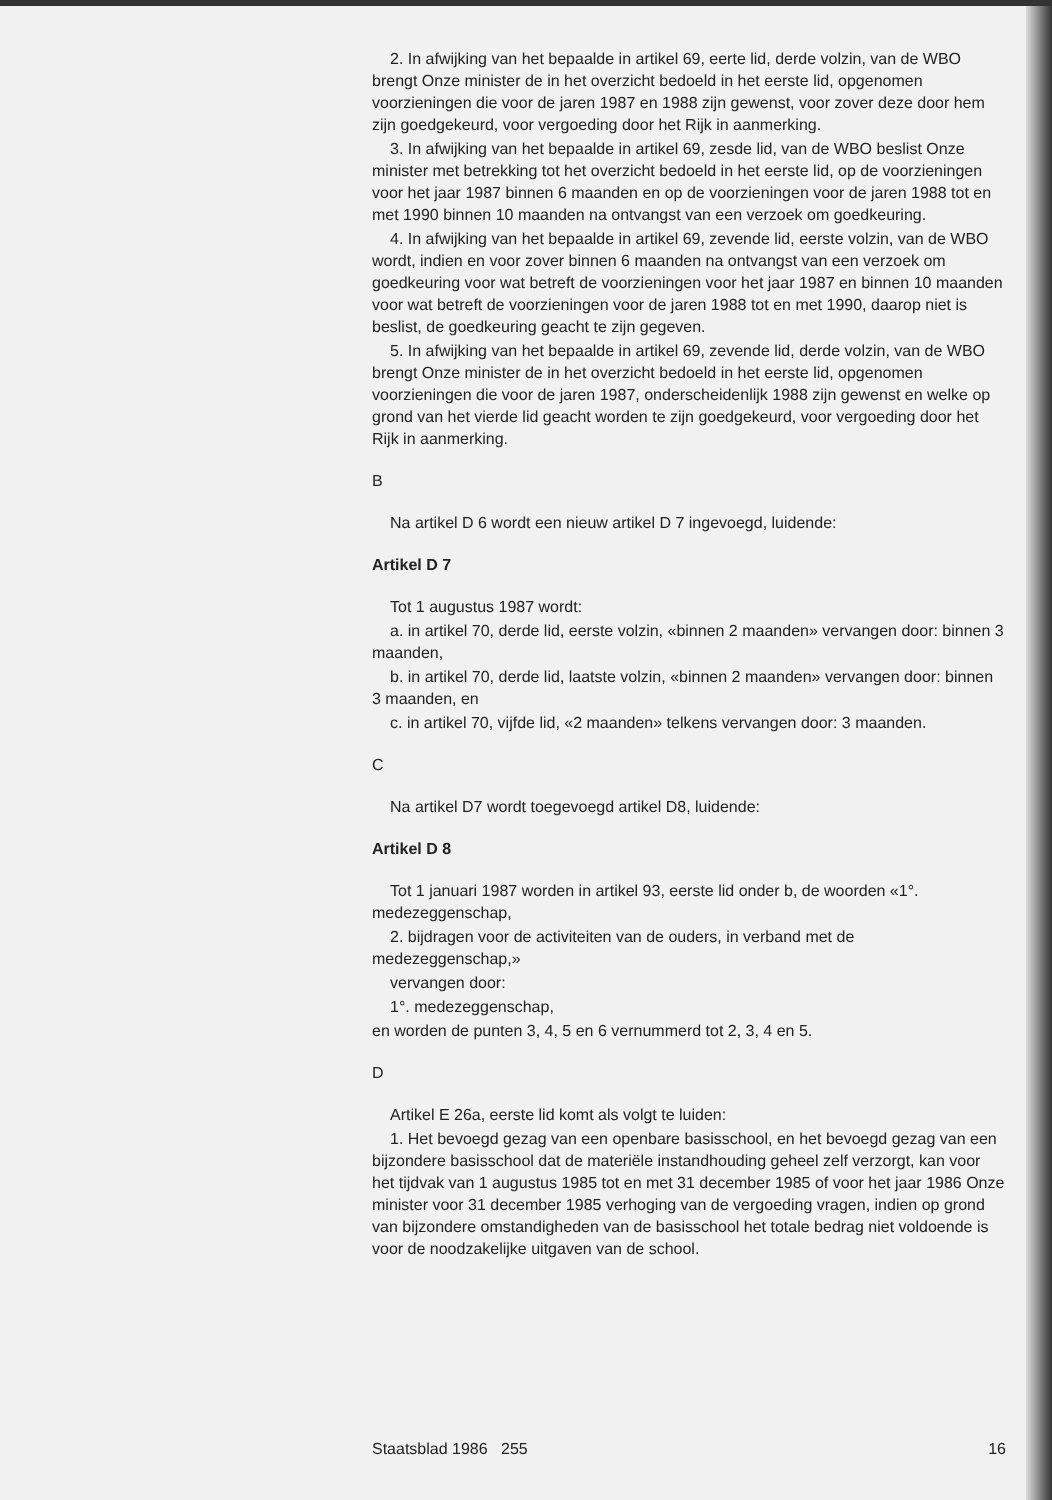2. In afwijking van het bepaalde in artikel 69, eerte lid, derde volzin, van de WBO brengt Onze minister de in het overzicht bedoeld in het eerste lid, opgenomen voorzieningen die voor de jaren 1987 en 1988 zijn gewenst, voor zover deze door hem zijn goedgekeurd, voor vergoeding door het Rijk in aanmerking.
3. In afwijking van het bepaalde in artikel 69, zesde lid, van de WBO beslist Onze minister met betrekking tot het overzicht bedoeld in het eerste lid, op de voorzieningen voor het jaar 1987 binnen 6 maanden en op de voorzieningen voor de jaren 1988 tot en met 1990 binnen 10 maanden na ontvangst van een verzoek om goedkeuring.
4. In afwijking van het bepaalde in artikel 69, zevende lid, eerste volzin, van de WBO wordt, indien en voor zover binnen 6 maanden na ontvangst van een verzoek om goedkeuring voor wat betreft de voorzieningen voor het jaar 1987 en binnen 10 maanden voor wat betreft de voorzieningen voor de jaren 1988 tot en met 1990, daarop niet is beslist, de goedkeuring geacht te zijn gegeven.
5. In afwijking van het bepaalde in artikel 69, zevende lid, derde volzin, van de WBO brengt Onze minister de in het overzicht bedoeld in het eerste lid, opgenomen voorzieningen die voor de jaren 1987, onderscheidenlijk 1988 zijn gewenst en welke op grond van het vierde lid geacht worden te zijn goedgekeurd, voor vergoeding door het Rijk in aanmerking.
B
Na artikel D 6 wordt een nieuw artikel D 7 ingevoegd, luidende:
Artikel D 7
Tot 1 augustus 1987 wordt:
a. in artikel 70, derde lid, eerste volzin, «binnen 2 maanden» vervangen door: binnen 3 maanden,
b. in artikel 70, derde lid, laatste volzin, «binnen 2 maanden» vervangen door: binnen 3 maanden, en
c. in artikel 70, vijfde lid, «2 maanden» telkens vervangen door: 3 maanden.
C
Na artikel D7 wordt toegevoegd artikel D8, luidende:
Artikel D 8
Tot 1 januari 1987 worden in artikel 93, eerste lid onder b, de woorden «1°. medezeggenschap,
2. bijdragen voor de activiteiten van de ouders, in verband met de medezeggenschap,»
vervangen door:
1°. medezeggenschap,
en worden de punten 3, 4, 5 en 6 vernummerd tot 2, 3, 4 en 5.
D
Artikel E 26a, eerste lid komt als volgt te luiden:
1. Het bevoegd gezag van een openbare basisschool, en het bevoegd gezag van een bijzondere basisschool dat de materiële instandhouding geheel zelf verzorgt, kan voor het tijdvak van 1 augustus 1985 tot en met 31 december 1985 of voor het jaar 1986 Onze minister voor 31 december 1985 verhoging van de vergoeding vragen, indien op grond van bijzondere omstandigheden van de basisschool het totale bedrag niet voldoende is voor de noodzakelijke uitgaven van de school.
Staatsblad 1986 255 16